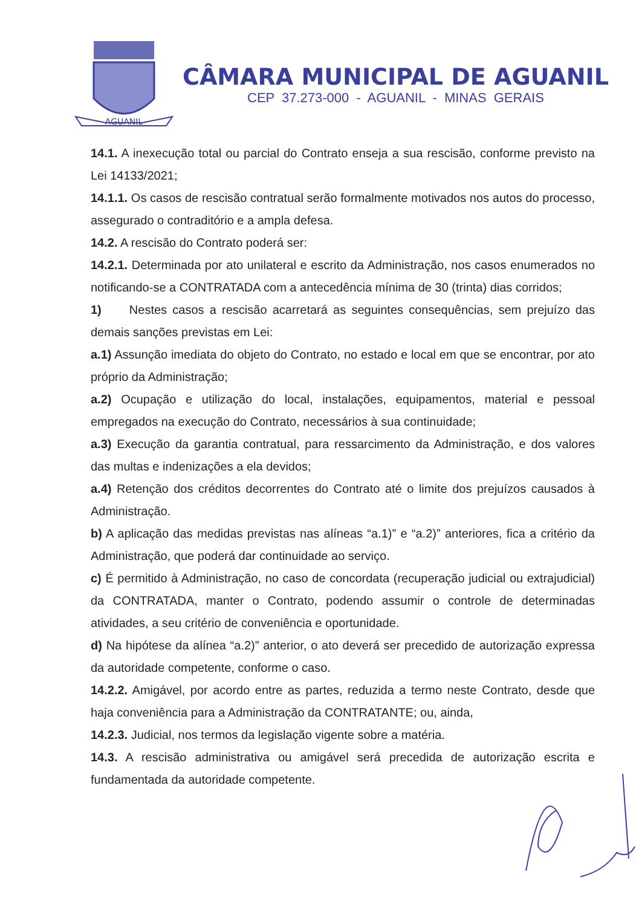AGUANIL
CÂMARA MUNICIPAL DE AGUANIL
CEP 37.273-000 - AGUANIL - MINAS GERAIS
14.1. A inexecução total ou parcial do Contrato enseja a sua rescisão, conforme previsto na Lei 14133/2021;
14.1.1. Os casos de rescisão contratual serão formalmente motivados nos autos do processo, assegurado o contraditório e a ampla defesa.
14.2. A rescisão do Contrato poderá ser:
14.2.1. Determinada por ato unilateral e escrito da Administração, nos casos enumerados no notificando-se a CONTRATADA com a antecedência mínima de 30 (trinta) dias corridos;
1) Nestes casos a rescisão acarretará as seguintes consequências, sem prejuízo das demais sanções previstas em Lei:
a.1) Assunção imediata do objeto do Contrato, no estado e local em que se encontrar, por ato próprio da Administração;
a.2) Ocupação e utilização do local, instalações, equipamentos, material e pessoal empregados na execução do Contrato, necessários à sua continuidade;
a.3) Execução da garantia contratual, para ressarcimento da Administração, e dos valores das multas e indenizações a ela devidos;
a.4) Retenção dos créditos decorrentes do Contrato até o limite dos prejuízos causados à Administração.
b) A aplicação das medidas previstas nas alíneas “a.1)” e “a.2)” anteriores, fica a critério da Administração, que poderá dar continuidade ao serviço.
c) É permitido à Administração, no caso de concordata (recuperação judicial ou extrajudicial) da CONTRATADA, manter o Contrato, podendo assumir o controle de determinadas atividades, a seu critério de conveniência e oportunidade.
d) Na hipótese da alínea “a.2)” anterior, o ato deverá ser precedido de autorização expressa da autoridade competente, conforme o caso.
14.2.2. Amigável, por acordo entre as partes, reduzida a termo neste Contrato, desde que haja conveniência para a Administração da CONTRATANTE; ou, ainda,
14.2.3. Judicial, nos termos da legislação vigente sobre a matéria.
14.3. A rescisão administrativa ou amigável será precedida de autorização escrita e fundamentada da autoridade competente.